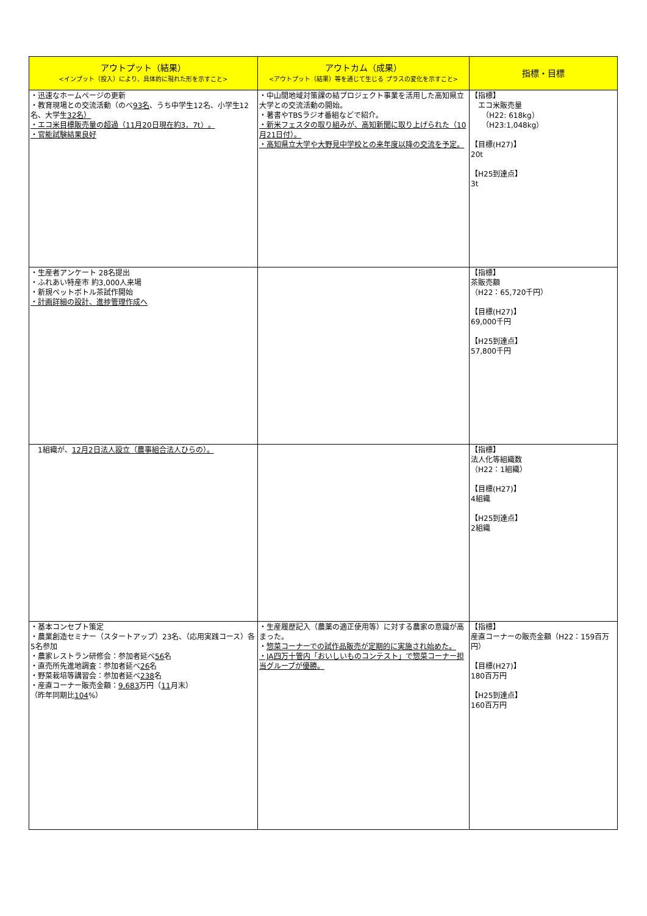| アウトプット（結果） <インプット（投入）により、具体的に現れた形を示すこと> | アウトカム（成果） <アウトプット（結果）等を通じて生じる プラスの変化を示すこと> | 指標・目標 |
| --- | --- | --- |
| ・迅速なホームページの更新 ・教育現場との交流活動（のべ 93名 、うち中学生12名、小学生12名、大学生 32名） ・エコ米目標販売量の超過（11月20日現在約3．7t）。 ・官能試験結果良好 | ・中山間地域対策課の結プロジェクト事業を活用した高知県立大学との交流活動の開始。 ・著書やTBSラジオ番組などで紹介。 ・新米フェスタの取り組みが、高知新聞に取り上げられた（10月21日付）。 ・高知県立大学や大野見中学校との来年度以降の交流を予定。 | 【指標】 エコ米販売量 （H22: 618kg） （H23:1,048kg） 【目標(H27)】 20t 【H25到達点】 3t |
| ・生産者アンケート 28名提出 ・ふれあい特産市 約3,000人来場 ・新規ペットボトル茶試作開始 ・計画詳細の設計、進捗管理作成へ | | 【指標】 茶販売額 （H22：65,720千円） 【目標(H27)】 69,000千円 【H25到達点】 57,800千円 |
| 1組織が、 12月2日法人設立（農事組合法人ひらの）。 | | 【指標】 法人化等組織数 （H22：1組織） 【目標(H27)】 4組織 【H25到達点】 2組織 |
| ・基本コンセプト策定 ・農業創造セミナー（スタートアップ）23名、（応用実践コース）各5名参加 ・農家レストラン研修会：参加者延べ 56 名 ・直売所先進地調査：参加者延べ 26 名 ・野菜栽培等講習会：参加者延べ 238 名 ・産直コーナー販売金額： 9,683 万円（ 11 月末） （昨年同期比 104 %） | ・生産履歴記入（農薬の適正使用等）に対する農家の意識が高まった。 ・ 惣菜コーナーでの試作品販売が定期的に実施され始めた。 ・JA四万十管内「おいしいものコンテスト」で惣菜コーナー担当グループが優勝。 | 【指標】 産直コーナーの販売金額（H22：159百万円） 【目標(H27)】 180百万円 【H25到達点】 160百万円 |